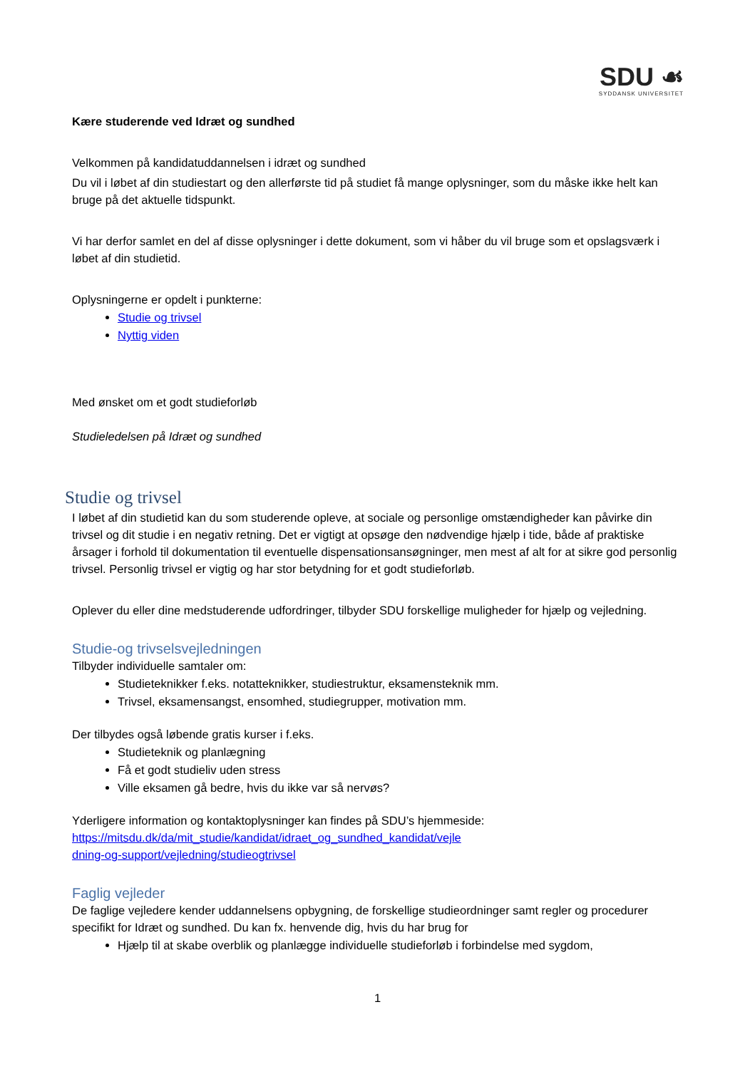SDU ☙
SYDDANSK UNIVERSITET
Kære studerende ved Idræt og sundhed
Velkommen på kandidatuddannelsen i idræt og sundhed
Du vil i løbet af din studiestart og den allerførste tid på studiet få mange oplysninger, som du måske ikke helt kan bruge på det aktuelle tidspunkt.
Vi har derfor samlet en del af disse oplysninger i dette dokument, som vi håber du vil bruge som et opslagsværk i løbet af din studietid.
Oplysningerne er opdelt i punkterne:
Studie og trivsel
Nyttig viden
Med ønsket om et godt studieforløb
Studieledelsen på Idræt og sundhed
Studie og trivsel
I løbet af din studietid kan du som studerende opleve, at sociale og personlige omstændigheder kan påvirke din trivsel og dit studie i en negativ retning. Det er vigtigt at opsøge den nødvendige hjælp i tide, både af praktiske årsager i forhold til dokumentation til eventuelle dispensationsansøgninger, men mest af alt for at sikre god personlig trivsel. Personlig trivsel er vigtig og har stor betydning for et godt studieforløb.
Oplever du eller dine medstuderende udfordringer, tilbyder SDU forskellige muligheder for hjælp og vejledning.
Studie-og trivselsvejledningen
Tilbyder individuelle samtaler om:
Studieteknikker f.eks. notatteknikker, studiestruktur, eksamensteknik mm.
Trivsel, eksamensangst, ensomhed, studiegrupper, motivation mm.
Der tilbydes også løbende gratis kurser i f.eks.
Studieteknik og planlægning
Få et godt studieliv uden stress
Ville eksamen gå bedre, hvis du ikke var så nervøs?
Yderligere information og kontaktoplysninger kan findes på SDU’s hjemmeside:
https://mitsdu.dk/da/mit_studie/kandidat/idraet_og_sundhed_kandidat/vejle
dning-og-support/vejledning/studieogtrivsel
Faglig vejleder
De faglige vejledere kender uddannelsens opbygning, de forskellige studieordninger samt regler og procedurer specifikt for Idræt og sundhed. Du kan fx. henvende dig, hvis du har brug for
Hjælp til at skabe overblik og planlægge individuelle studieforløb i forbindelse med sygdom,
1